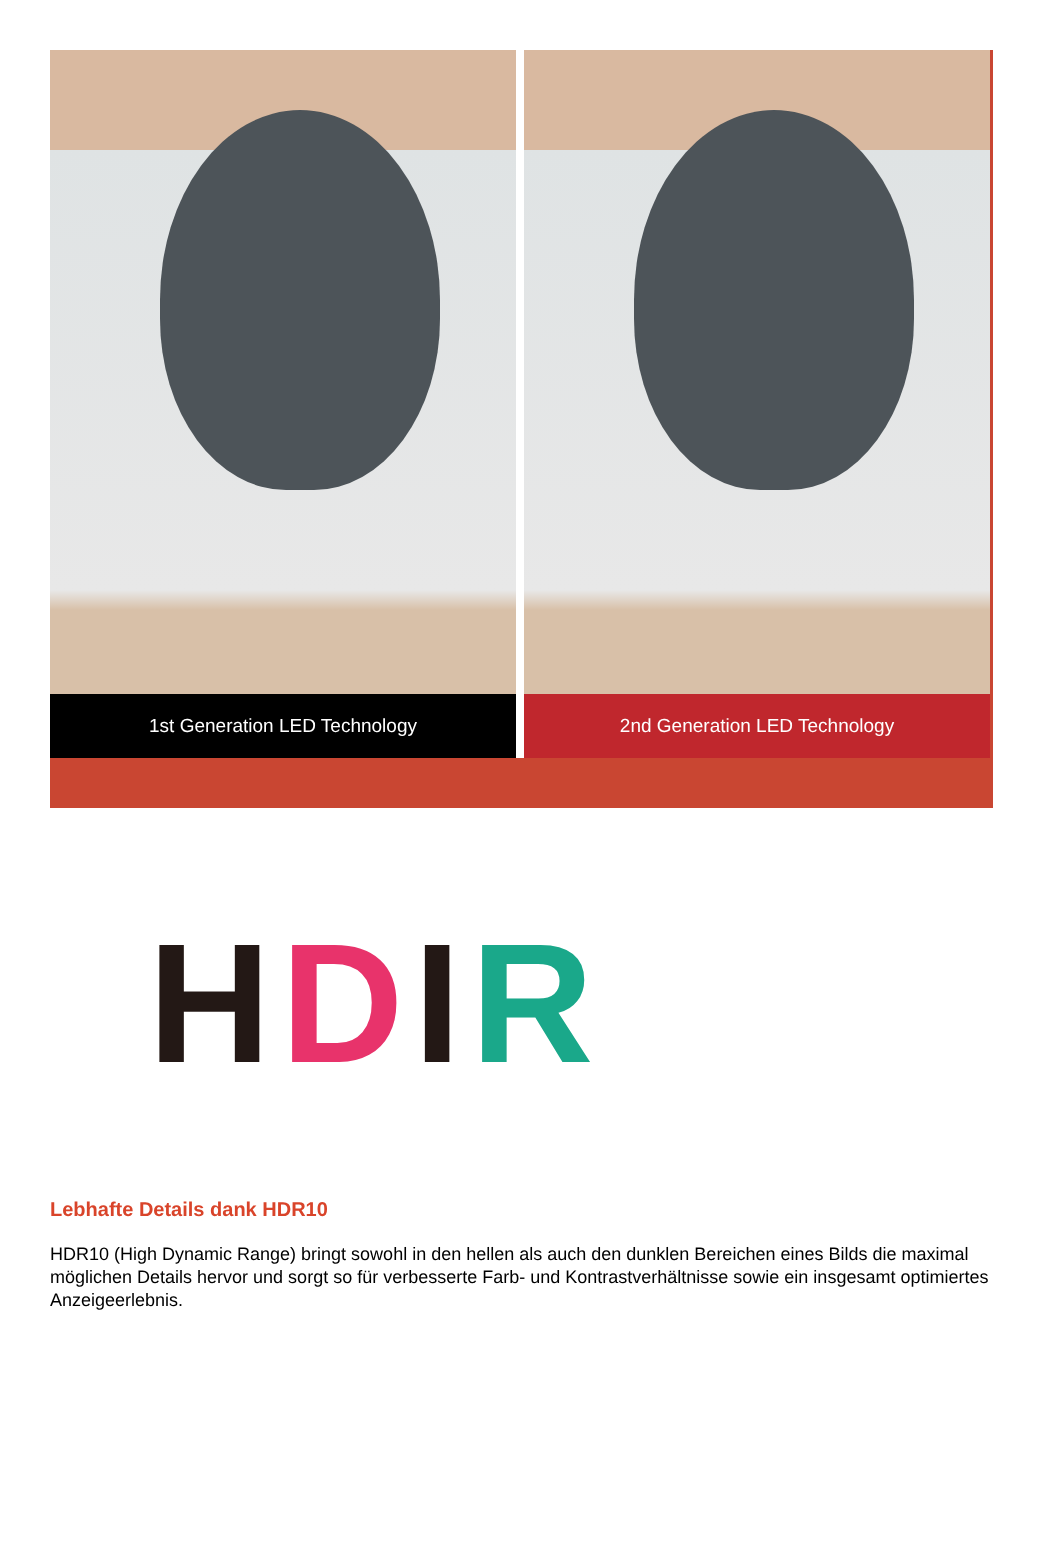1st Generation LED Technology 2nd Generation LED Technology
HDIR
Lebhafte Details dank HDR10
HDR10 (High Dynamic Range) bringt sowohl in den hellen als auch den dunklen Bereichen eines Bilds die maximal möglichen Details hervor und sorgt so für verbesserte Farb- und Kontrastverhältnisse sowie ein insgesamt optimiertes Anzeigeerlebnis.